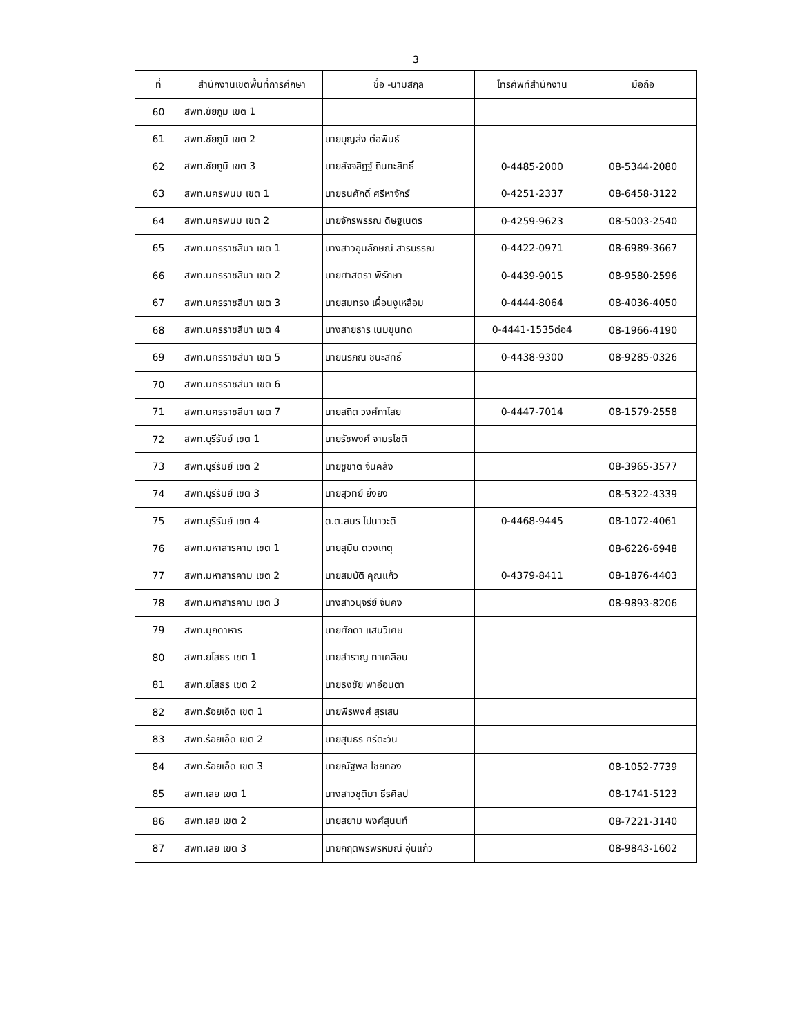3
| ที่ | สำนักงานเขตพื้นที่การศึกษา | ชื่อ -นามสกุล | โทรศัพท์สำนักงาน | มือถือ |
| --- | --- | --- | --- | --- |
| 60 | สพท.ชัยภูมิ เขต 1 | | | |
| 61 | สพท.ชัยภูมิ เขต 2 | นายบุญส่ง ต่อพินธ์ | | |
| 62 | สพท.ชัยภูมิ เขต 3 | นายสัจจสิฏฐ์ ถินทะสิทธิ์ | 0-4485-2000 | 08-5344-2080 |
| 63 | สพท.นครพนม เขต 1 | นายธนศักดิ์ ศรีหาจักร์ | 0-4251-2337 | 08-6458-3122 |
| 64 | สพท.นครพนม เขต 2 | นายจักรพรรณ ดิษฐเนตร | 0-4259-9623 | 08-5003-2540 |
| 65 | สพท.นครราชสีมา เขต 1 | นางสาวอุมลักษณ์ สารบรรณ | 0-4422-0971 | 08-6989-3667 |
| 66 | สพท.นครราชสีมา เขต 2 | นายศาสตรา พิรักษา | 0-4439-9015 | 08-9580-2596 |
| 67 | สพท.นครราชสีมา เขต 3 | นายสมทรง เผื่อนงูเหลือม | 0-4444-8064 | 08-4036-4050 |
| 68 | สพท.นครราชสีมา เขต 4 | นางสายธาร เนมขุนทด | 0-4441-1535ต่อ4 | 08-1966-4190 |
| 69 | สพท.นครราชสีมา เขต 5 | นายนรภณ ชนะสิทธิ์ | 0-4438-9300 | 08-9285-0326 |
| 70 | สพท.นครราชสีมา เขต 6 | | | |
| 71 | สพท.นครราชสีมา เขต 7 | นายสถิต วงศ์กาไสย | 0-4447-7014 | 08-1579-2558 |
| 72 | สพท.บุรีรัมย์ เขต 1 | นายรัชพงศ์ จามรโชติ | | |
| 73 | สพท.บุรีรัมย์ เขต 2 | นายชูชาติ จันคลัง | | 08-3965-3577 |
| 74 | สพท.บุรีรัมย์ เขต 3 | นายสุวิทย์ ยิ่งยง | | 08-5322-4339 |
| 75 | สพท.บุรีรัมย์ เขต 4 | ด.ต.สมร ไปนาวะดี | 0-4468-9445 | 08-1072-4061 |
| 76 | สพท.มหาสารคาม เขต 1 | นายสุมิน ดวงเกตุ | | 08-6226-6948 |
| 77 | สพท.มหาสารคาม เขต 2 | นายสมบัติ คุณแก้ว | 0-4379-8411 | 08-1876-4403 |
| 78 | สพท.มหาสารคาม เขต 3 | นางสาวนุจรีย์ จันคง | | 08-9893-8206 |
| 79 | สพท.มุกดาหาร | นายศักดา แสนวิเศษ | | |
| 80 | สพท.ยโสธร เขต 1 | นายสำราญ ทาเคลือบ | | |
| 81 | สพท.ยโสธร เขต 2 | นายธงชัย พาอ่อนตา | | |
| 82 | สพท.ร้อยเอ็ด เขต 1 | นายพีรพงศ์ สุรเสน | | |
| 83 | สพท.ร้อยเอ็ด เขต 2 | นายสุนธร ศรีตะวัน | | |
| 84 | สพท.ร้อยเอ็ด เขต 3 | นายณัฐพล ไชยทอง | | 08-1052-7739 |
| 85 | สพท.เลย เขต 1 | นางสาวชุติมา ธีรศิลป | | 08-1741-5123 |
| 86 | สพท.เลย เขต 2 | นายสยาม พงศ์สุนนท์ | | 08-7221-3140 |
| 87 | สพท.เลย เขต 3 | นายกฤตพรพรหมณ์ อุ่นแก้ว | | 08-9843-1602 |